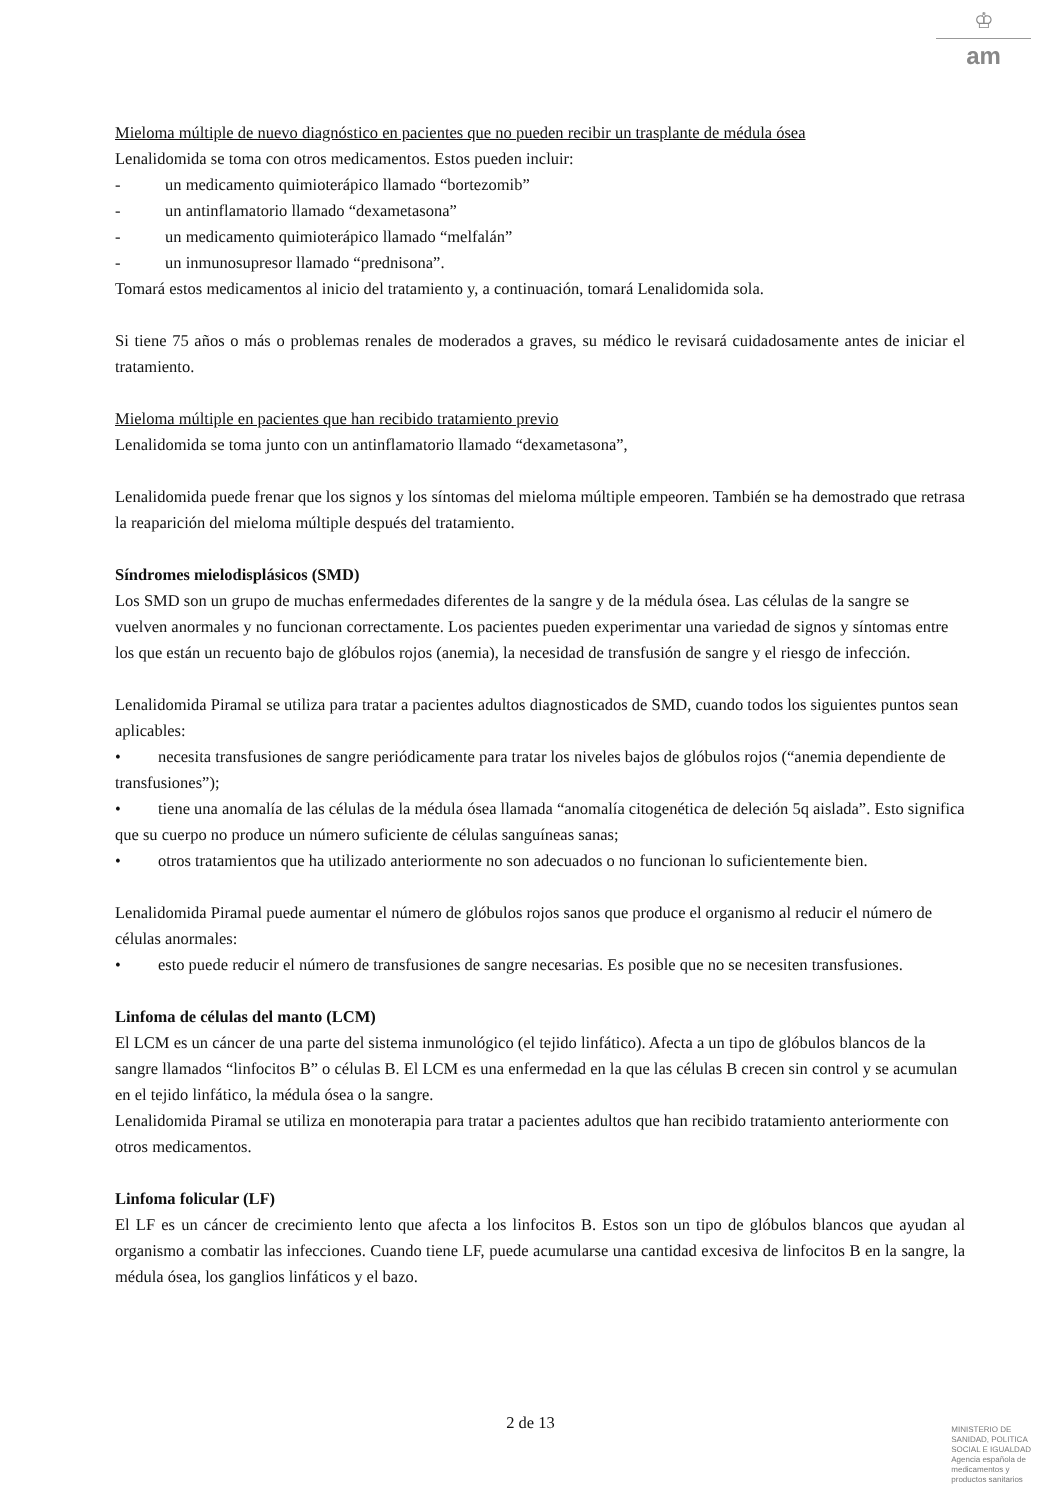♔
am
Mieloma múltiple de nuevo diagnóstico en pacientes que no pueden recibir un trasplante de médula ósea
Lenalidomida se toma con otros medicamentos. Estos pueden incluir:
- un medicamento quimioterápico llamado “bortezomib”
- un antinflamatorio llamado “dexametasona”
- un medicamento quimioterápico llamado “melfalán”
- un inmunosupresor llamado “prednisona”.
Tomará estos medicamentos al inicio del tratamiento y, a continuación, tomará Lenalidomida sola.
Si tiene 75 años o más o problemas renales de moderados a graves, su médico le revisará cuidadosamente antes de iniciar el tratamiento.
Mieloma múltiple en pacientes que han recibido tratamiento previo
Lenalidomida se toma junto con un antinflamatorio llamado “dexametasona”,
Lenalidomida puede frenar que los signos y los síntomas del mieloma múltiple empeoren. También se ha demostrado que retrasa la reaparición del mieloma múltiple después del tratamiento.
Síndromes mielodisplásicos (SMD)
Los SMD son un grupo de muchas enfermedades diferentes de la sangre y de la médula ósea. Las células de la sangre se vuelven anormales y no funcionan correctamente. Los pacientes pueden experimentar una variedad de signos y síntomas entre los que están un recuento bajo de glóbulos rojos (anemia), la necesidad de transfusión de sangre y el riesgo de infección.
Lenalidomida Piramal se utiliza para tratar a pacientes adultos diagnosticados de SMD, cuando todos los siguientes puntos sean aplicables:
• necesita transfusiones de sangre periódicamente para tratar los niveles bajos de glóbulos rojos (“anemia dependiente de transfusiones”);
• tiene una anomalía de las células de la médula ósea llamada “anomalía citogenética de deleción 5q aislada”. Esto significa que su cuerpo no produce un número suficiente de células sanguíneas sanas;
• otros tratamientos que ha utilizado anteriormente no son adecuados o no funcionan lo suficientemente bien.
Lenalidomida Piramal puede aumentar el número de glóbulos rojos sanos que produce el organismo al reducir el número de células anormales:
• esto puede reducir el número de transfusiones de sangre necesarias. Es posible que no se necesiten transfusiones.
Linfoma de células del manto (LCM)
El LCM es un cáncer de una parte del sistema inmunológico (el tejido linfático). Afecta a un tipo de glóbulos blancos de la sangre llamados “linfocitos B” o células B. El LCM es una enfermedad en la que las células B crecen sin control y se acumulan en el tejido linfático, la médula ósea o la sangre.
Lenalidomida Piramal se utiliza en monoterapia para tratar a pacientes adultos que han recibido tratamiento anteriormente con otros medicamentos.
Linfoma folicular (LF)
El LF es un cáncer de crecimiento lento que afecta a los linfocitos B. Estos son un tipo de glóbulos blancos que ayudan al organismo a combatir las infecciones. Cuando tiene LF, puede acumularse una cantidad excesiva de linfocitos B en la sangre, la médula ósea, los ganglios linfáticos y el bazo.
2 de 13
MINISTERIO DE
SANIDAD, POLITICA
SOCIAL E IGUALDAD
Agencia española de
medicamentos y
productos sanitarios